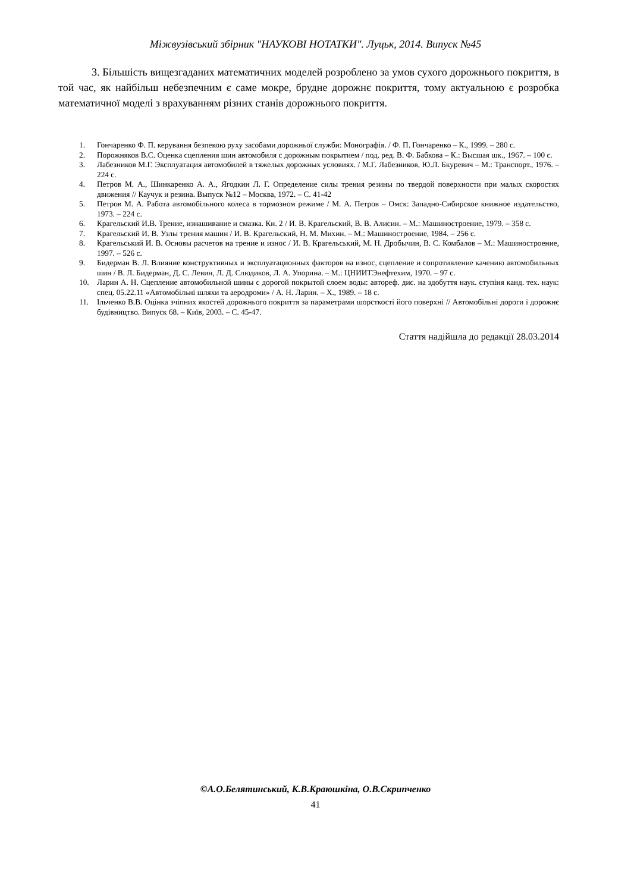Міжвузівський збірник "НАУКОВІ НОТАТКИ". Луцьк, 2014. Випуск №45
3. Більшість вищезгаданих математичних моделей розроблено за умов сухого дорожнього покриття, в той час, як найбільш небезпечним є саме мокре, брудне дорожнє покриття, тому актуальною є розробка математичної моделі з врахуванням різних станів дорожнього покриття.
1. Гончаренко Ф. П. керування безпекою руху засобами дорожньої служби: Монографія. / Ф. П. Гончаренко – К., 1999. – 280 с.
2. Порожняков В.С. Оценка сцепления шин автомобиля с дорожным покрытием / под. ред. В. Ф. Бабкова – К.: Высшая шк., 1967. – 100 с.
3. Лабезников М.Г. Эксплуатация автомобилей в тяжелых дорожных условиях. / М.Г. Лабезников, Ю.Л. Бкуревич – М.: Транспорт., 1976. – 224 с.
4. Петров М. А., Шинкаренко А. А., Ягодкин Л. Г. Определение силы трения резины по твердой поверхности при малых скоростях движения // Каучук и резина. Выпуск №12 – Москва, 1972. – С. 41-42
5. Петров М. А. Работа автомобільного колеса в тормозном режиме / М. А. Петров – Омск: Западно-Сибирское книжное издательство, 1973. – 224 с.
6. Крагельский И.В. Трение, изнашивание и смазка. Кн. 2 / И. В. Крагельский, В. В. Алисин. – М.: Машиностроение, 1979. – 358 с.
7. Крагельский И. В. Узлы трения машин / И. В. Крагельский, Н. М. Михин. – М.: Машиностроение, 1984. – 256 с.
8. Крагельський И. В. Основы расчетов на трение и износ / И. В. Крагельський, М. Н. Дробычин, В. С. Комбалов – М.: Машиностроение, 1997. – 526 с.
9. Бидерман В. Л. Влияние конструктивных и эксплуатационных факторов на износ, сцепление и сопротивление качению автомобильных шин / В. Л. Бидерман, Д. С. Левин, Л. Д. Слюдиков, Л. А. Упорина. – М.: ЦНИИТЭнефтехим, 1970. – 97 с.
10. Ларин А. Н. Сцепление автомобильной шины с дорогой покрытой слоем воды: автореф. дис. на здобуття наук. ступіня канд. тех. наук: спец. 05.22.11 «Автомобільні шляхи та аеродроми» / А. Н. Ларин. – Х., 1989. – 18 с.
11. Ільченко В.В. Оцінка зчіпних якостей дорожнього покриття за параметрами шорсткості його поверхні // Автомобільні дороги і дорожнє будівництво. Випуск 68. – Київ, 2003. – С. 45-47.
Стаття надійшла до редакції 28.03.2014
©А.О.Белятинський, К.В.Краюшкіна, О.В.Скрипченко
41